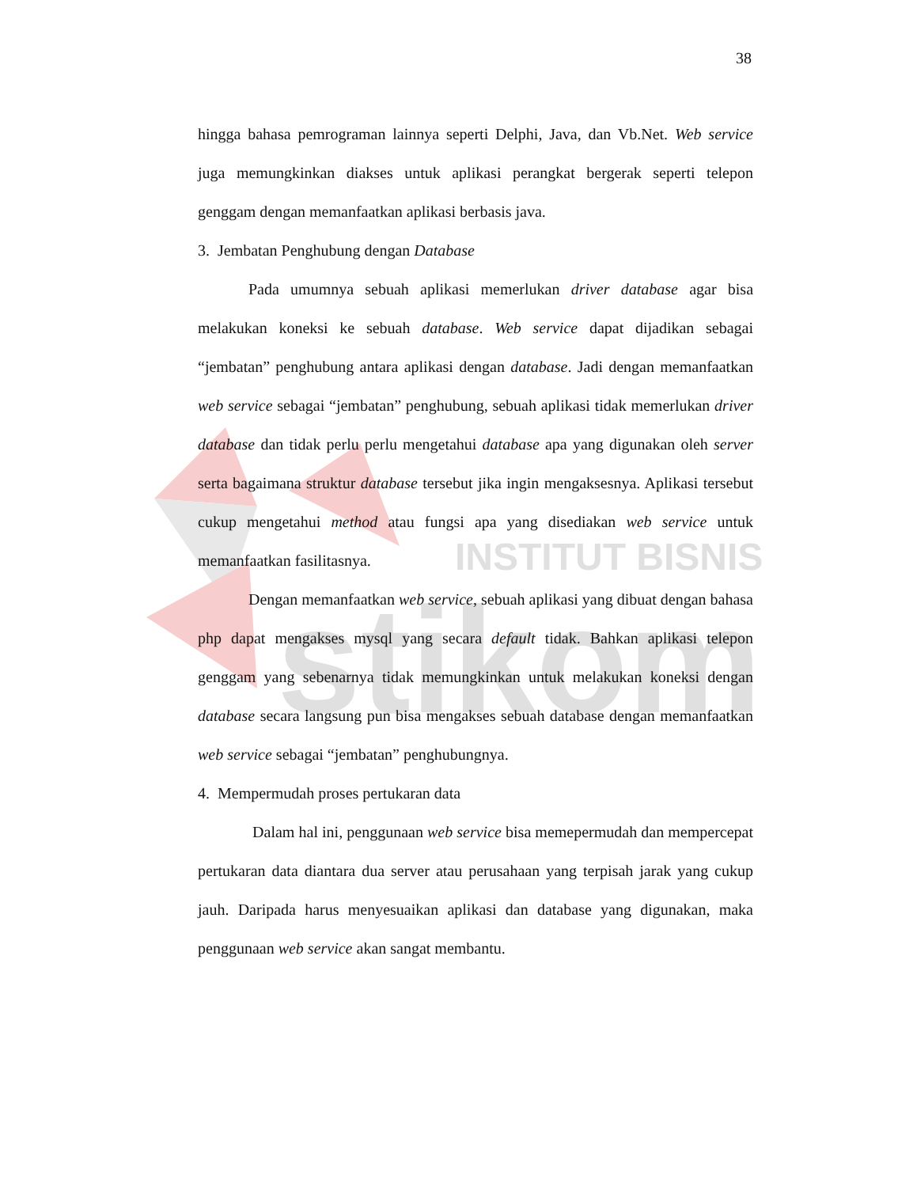stikom
INSTITUT BISNIS
38
hingga bahasa pemrograman lainnya seperti Delphi, Java, dan Vb.Net. Web service juga memungkinkan diakses untuk aplikasi perangkat bergerak seperti telepon genggam dengan memanfaatkan aplikasi berbasis java.
3. Jembatan Penghubung dengan Database
Pada umumnya sebuah aplikasi memerlukan driver database agar bisa melakukan koneksi ke sebuah database. Web service dapat dijadikan sebagai “jembatan” penghubung antara aplikasi dengan database. Jadi dengan memanfaatkan web service sebagai “jembatan” penghubung, sebuah aplikasi tidak memerlukan driver database dan tidak perlu perlu mengetahui database apa yang digunakan oleh server serta bagaimana struktur database tersebut jika ingin mengaksesnya. Aplikasi tersebut cukup mengetahui method atau fungsi apa yang disediakan web service untuk memanfaatkan fasilitasnya.
Dengan memanfaatkan web service, sebuah aplikasi yang dibuat dengan bahasa php dapat mengakses mysql yang secara default tidak. Bahkan aplikasi telepon genggam yang sebenarnya tidak memungkinkan untuk melakukan koneksi dengan database secara langsung pun bisa mengakses sebuah database dengan memanfaatkan web service sebagai “jembatan” penghubungnya.
4. Mempermudah proses pertukaran data
Dalam hal ini, penggunaan web service bisa memepermudah dan mempercepat pertukaran data diantara dua server atau perusahaan yang terpisah jarak yang cukup jauh. Daripada harus menyesuaikan aplikasi dan database yang digunakan, maka penggunaan web service akan sangat membantu.